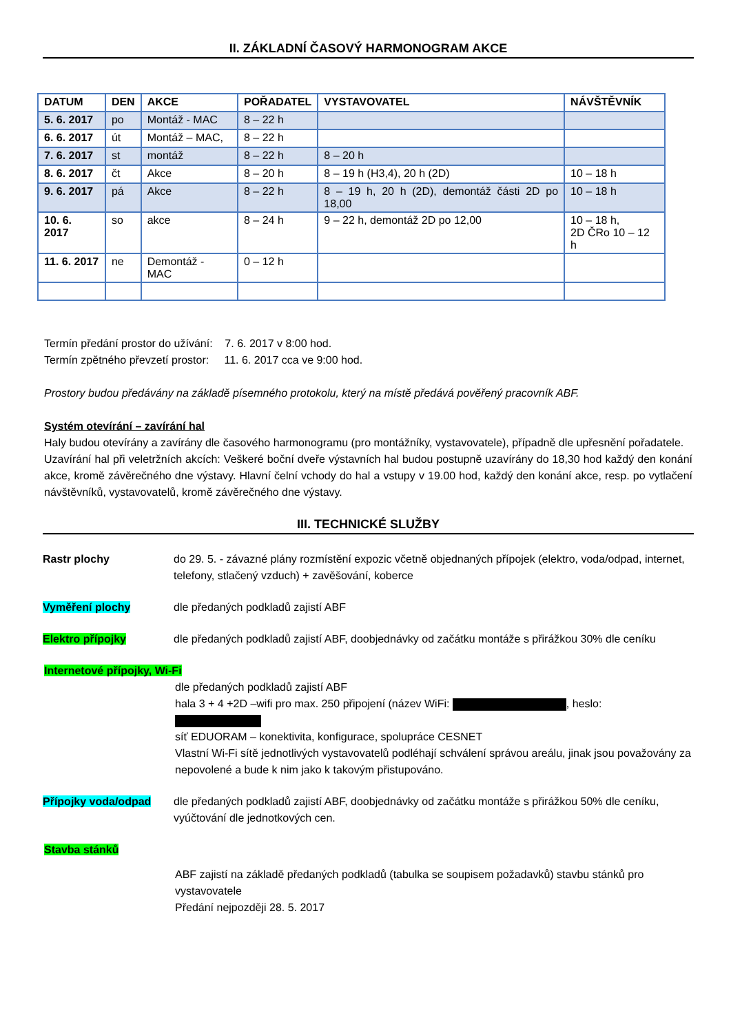II. ZÁKLADNÍ ČASOVÝ HARMONOGRAM AKCE
| DATUM | DEN | AKCE | POŘADATEL | VYSTAVOVATEL | NÁVŠTĚVNÍK |
| --- | --- | --- | --- | --- | --- |
| 5. 6. 2017 | po | Montáž - MAC | 8 – 22 h | | |
| 6. 6. 2017 | út | Montáž – MAC, | 8 – 22 h | | |
| 7. 6. 2017 | st | montáž | 8 – 22 h | 8 – 20 h | |
| 8. 6. 2017 | čt | Akce | 8 – 20 h | 8 – 19 h (H3,4), 20 h (2D) | 10 – 18 h |
| 9. 6. 2017 | pá | Akce | 8 – 22 h | 8 – 19 h, 20 h (2D), demontáž části 2D po 18,00 | 10 – 18 h |
| 10. 6. 2017 | so | akce | 8 – 24 h | 9 – 22 h, demontáž 2D po 12,00 | 10 – 18 h, 2D ČRo 10 – 12 h |
| 11. 6. 2017 | ne | Demontáž - MAC | 0 – 12 h | | |
Termín předání prostor do užívání: 7. 6. 2017 v 8:00 hod.
Termín zpětného převzetí prostor: 11. 6. 2017 cca ve 9:00 hod.
Prostory budou předávány na základě písemného protokolu, který na místě předává pověřený pracovník ABF.
Systém otevírání – zavírání hal
Haly budou otevírány a zavírány dle časového harmonogramu (pro montážníky, vystavovatele), případně dle upřesnění pořadatele.
Uzavírání hal při veletržních akcích: Veškeré boční dveře výstavních hal budou postupně uzavírány do 18,30 hod každý den konání akce, kromě závěrečného dne výstavy. Hlavní čelní vchody do hal a vstupy v 19.00 hod, každý den konání akce, resp. po vytlačení návštěvníků, vystavovatelů, kromě závěrečného dne výstavy.
III. TECHNICKÉ SLUŽBY
Rastr plochy do 29. 5. - závazné plány rozmístění expozic včetně objednaných přípojek (elektro, voda/odpad, internet, telefony, stlačený vzduch) + zavěšování, koberce
Vyměření plochy dle předaných podkladů zajistí ABF
Elektro přípojky dle předaných podkladů zajistí ABF, doobjednávky od začátku montáže s přirážkou 30% dle ceníku
Internetové přípojky, Wi-Fi
dle předaných podkladů zajistí ABF
hala 3 + 4 +2D –wifi pro max. 250 připojení (název WiFi: , heslo:
síť EDUORAM – konektivita, konfigurace, spolupráce CESNET
Vlastní Wi-Fi sítě jednotlivých vystavovatelů podléhají schválení správou areálu, jinak jsou považovány za nepovolené a bude k nim jako k takovým přistupováno.
Přípojky voda/odpad dle předaných podkladů zajistí ABF, doobjednávky od začátku montáže s přirážkou 50% dle ceníku, vyúčtování dle jednotkových cen.
Stavba stánků
ABF zajistí na základě předaných podkladů (tabulka se soupisem požadavků) stavbu stánků pro vystavovatele
Předání nejpozději 28. 5. 2017